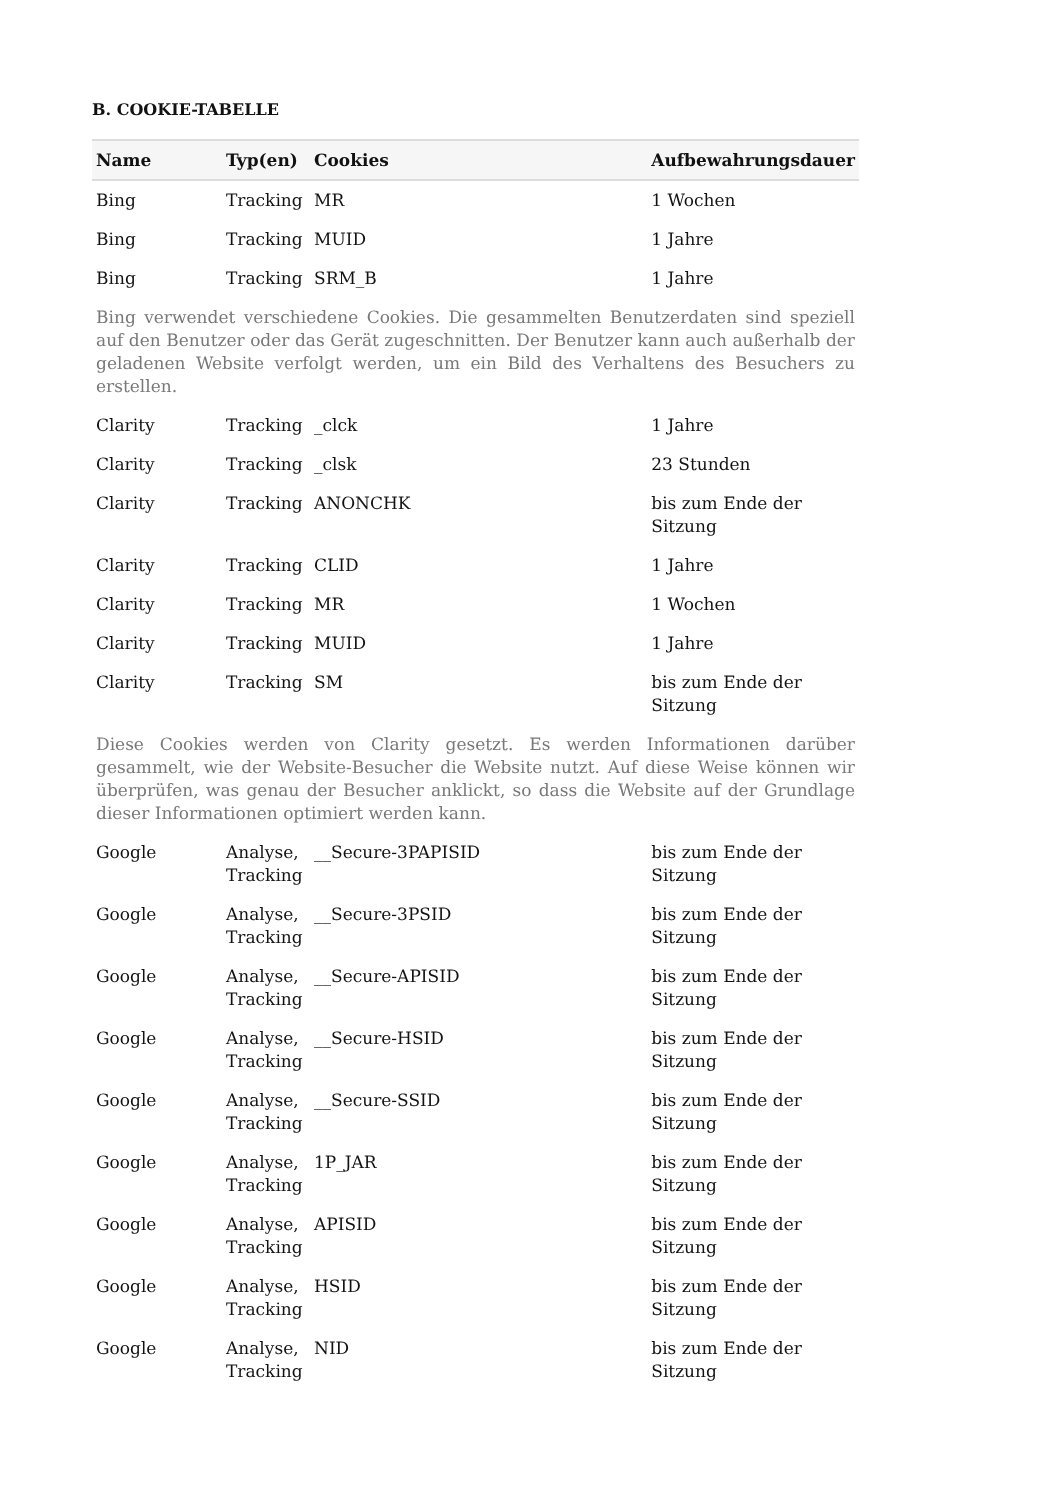B. COOKIE-TABELLE
| Name | Typ(en) | Cookies | Aufbewahrungsdauer |
| --- | --- | --- | --- |
| Bing | Tracking | MR | 1 Wochen |
| Bing | Tracking | MUID | 1 Jahre |
| Bing | Tracking | SRM_B | 1 Jahre |
| Bing verwendet verschiedene Cookies. Die gesammelten Benutzerdaten sind speziell auf den Benutzer oder das Gerät zugeschnitten. Der Benutzer kann auch außerhalb der geladenen Website verfolgt werden, um ein Bild des Verhaltens des Besuchers zu erstellen. | | | |
| Clarity | Tracking | _clck | 1 Jahre |
| Clarity | Tracking | _clsk | 23 Stunden |
| Clarity | Tracking | ANONCHK | bis zum Ende der Sitzung |
| Clarity | Tracking | CLID | 1 Jahre |
| Clarity | Tracking | MR | 1 Wochen |
| Clarity | Tracking | MUID | 1 Jahre |
| Clarity | Tracking | SM | bis zum Ende der Sitzung |
| Diese Cookies werden von Clarity gesetzt. Es werden Informationen darüber gesammelt, wie der Website-Besucher die Website nutzt. Auf diese Weise können wir überprüfen, was genau der Besucher anklickt, so dass die Website auf der Grundlage dieser Informationen optimiert werden kann. | | | |
| Google | Analyse, Tracking | __Secure-3PAPISID | bis zum Ende der Sitzung |
| Google | Analyse, Tracking | __Secure-3PSID | bis zum Ende der Sitzung |
| Google | Analyse, Tracking | __Secure-APISID | bis zum Ende der Sitzung |
| Google | Analyse, Tracking | __Secure-HSID | bis zum Ende der Sitzung |
| Google | Analyse, Tracking | __Secure-SSID | bis zum Ende der Sitzung |
| Google | Analyse, Tracking | 1P_JAR | bis zum Ende der Sitzung |
| Google | Analyse, Tracking | APISID | bis zum Ende der Sitzung |
| Google | Analyse, Tracking | HSID | bis zum Ende der Sitzung |
| Google | Analyse, Tracking | NID | bis zum Ende der Sitzung |